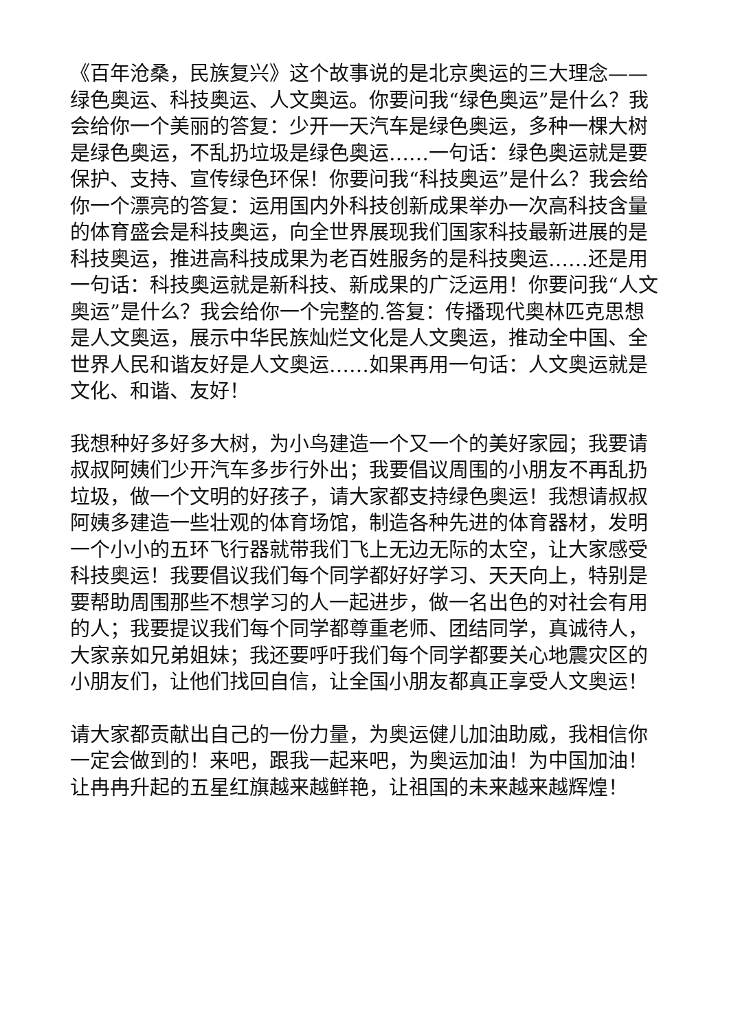《百年沧桑，民族复兴》这个故事说的是北京奥运的三大理念——绿色奥运、科技奥运、人文奥运。你要问我“绿色奥运”是什么？我会给你一个美丽的答复：少开一天汽车是绿色奥运，多种一棵大树是绿色奥运，不乱扔垃圾是绿色奥运……一句话：绿色奥运就是要保护、支持、宣传绿色环保！你要问我“科技奥运”是什么？我会给你一个漂亮的答复：运用国内外科技创新成果举办一次高科技含量的体育盛会是科技奥运，向全世界展现我们国家科技最新进展的是科技奥运，推进高科技成果为老百姓服务的是科技奥运……还是用一句话：科技奥运就是新科技、新成果的广泛运用！你要问我“人文奥运”是什么？我会给你一个完整的.答复：传播现代奥林匹克思想是人文奥运，展示中华民族灿烂文化是人文奥运，推动全中国、全世界人民和谐友好是人文奥运……如果再用一句话：人文奥运就是文化、和谐、友好！
我想种好多好多大树，为小鸟建造一个又一个的美好家园；我要请叔叔阿姨们少开汽车多步行外出；我要倡议周围的小朋友不再乱扔垃圾，做一个文明的好孩子，请大家都支持绿色奥运！我想请叔叔阿姨多建造一些壮观的体育场馆，制造各种先进的体育器材，发明一个小小的五环飞行器就带我们飞上无边无际的太空，让大家感受科技奥运！我要倡议我们每个同学都好好学习、天天向上，特别是要帮助周围那些不想学习的人一起进步，做一名出色的对社会有用的人；我要提议我们每个同学都尊重老师、团结同学，真诚待人，大家亲如兄弟姐妹；我还要呼吁我们每个同学都要关心地震灾区的小朋友们，让他们找回自信，让全国小朋友都真正享受人文奥运！
请大家都贡献出自己的一份力量，为奥运健儿加油助威，我相信你一定会做到的！来吧，跟我一起来吧，为奥运加油！为中国加油！让冉冉升起的五星红旗越来越鲜艳，让祖国的未来越来越辉煌！